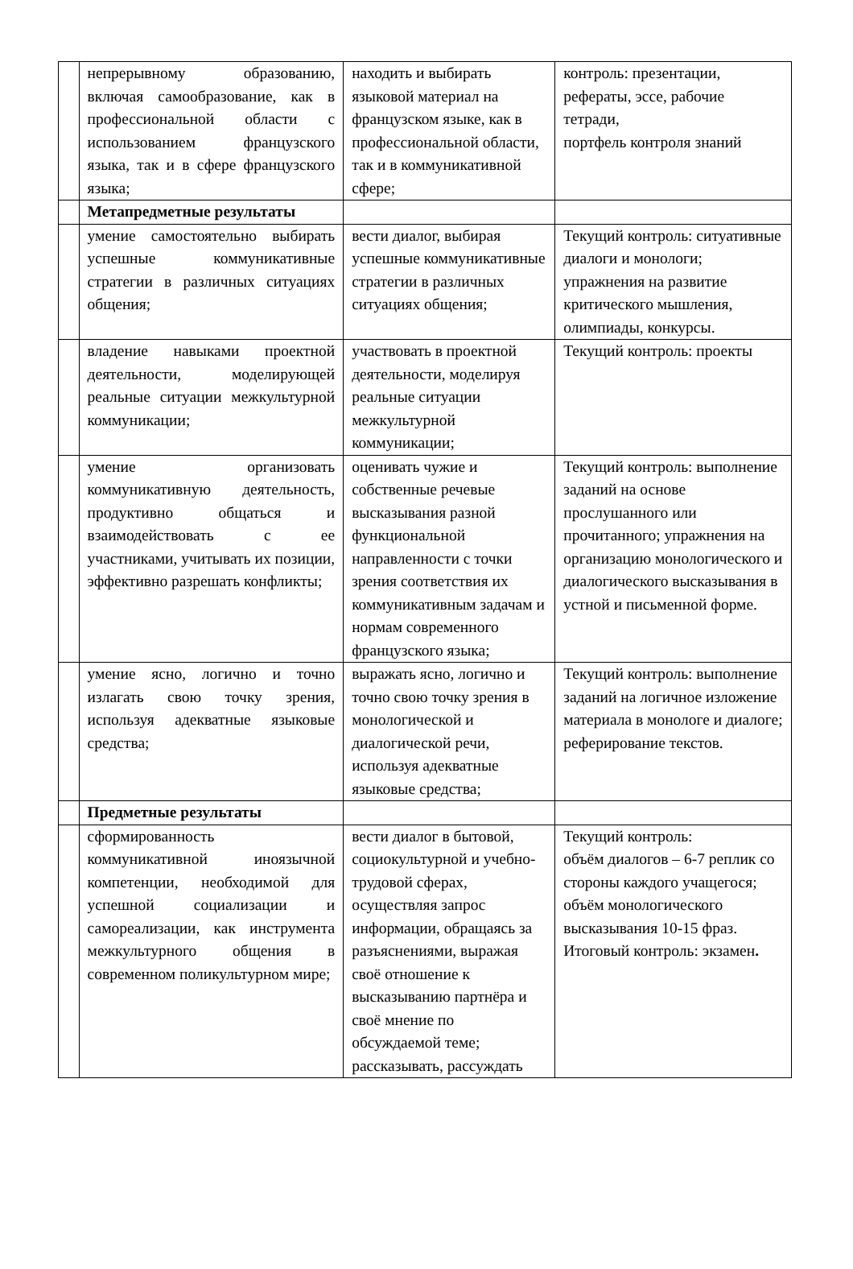| | непрерывному образованию, включая самообразование, как в профессиональной области с использованием французского языка, так и в сфере французского языка; | находить и выбирать языковой материал на французском языке, как в профессиональной области, так и в коммуникативной сфере; | контроль: презентации, рефераты, эссе, рабочие тетради, портфель контроля знаний |
| | Метапредметные результаты | | |
| | умение самостоятельно выбирать успешные коммуникативные стратегии в различных ситуациях общения; | вести диалог, выбирая успешные коммуникативные стратегии в различных ситуациях общения; | Текущий контроль: ситуативные диалоги и монологи; упражнения на развитие критического мышления, олимпиады, конкурсы. |
| | владение навыками проектной деятельности, моделирующей реальные ситуации межкультурной коммуникации; | участвовать в проектной деятельности, моделируя реальные ситуации межкультурной коммуникации; | Текущий контроль: проекты |
| | умение организовать коммуникативную деятельность, продуктивно общаться и взаимодействовать с ее участниками, учитывать их позиции, эффективно разрешать конфликты; | оценивать чужие и собственные речевые высказывания разной функциональной направленности с точки зрения соответствия их коммуникативным задачам и нормам современного французского языка; | Текущий контроль: выполнение заданий на основе прослушанного или прочитанного; упражнения на организацию монологического и диалогического высказывания в устной и письменной форме. |
| | умение ясно, логично и точно излагать свою точку зрения, используя адекватные языковые средства; | выражать ясно, логично и точно свою точку зрения в монологической и диалогической речи, используя адекватные языковые средства; | Текущий контроль: выполнение заданий на логичное изложение материала в монологе и диалоге; реферирование текстов. |
| | Предметные результаты | | |
| | сформированность коммуникативной иноязычной компетенции, необходимой для успешной социализации и самореализации, как инструмента межкультурного общения в современном поликультурном мире; | вести диалог в бытовой, социокультурной и учебно-трудовой сферах, осуществляя запрос информации, обращаясь за разъяснениями, выражая своё отношение к высказыванию партнёра и своё мнение по обсуждаемой теме; рассказывать, рассуждать | Текущий контроль: объём диалогов – 6-7 реплик со стороны каждого учащегося; объём монологического высказывания 10-15 фраз. Итоговый контроль: экзамен . |